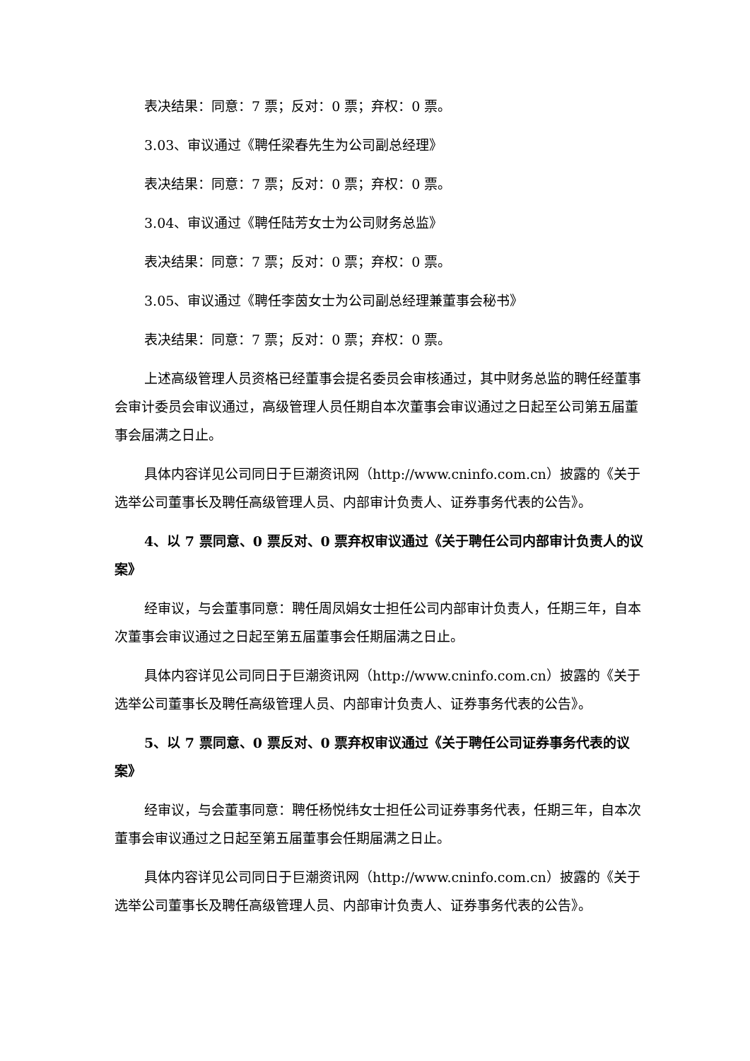表决结果：同意：7 票；反对：0 票；弃权：0 票。
3.03、审议通过《聘任梁春先生为公司副总经理》
表决结果：同意：7 票；反对：0 票；弃权：0 票。
3.04、审议通过《聘任陆芳女士为公司财务总监》
表决结果：同意：7 票；反对：0 票；弃权：0 票。
3.05、审议通过《聘任李茵女士为公司副总经理兼董事会秘书》
表决结果：同意：7 票；反对：0 票；弃权：0 票。
上述高级管理人员资格已经董事会提名委员会审核通过，其中财务总监的聘任经董事会审计委员会审议通过，高级管理人员任期自本次董事会审议通过之日起至公司第五届董事会届满之日止。
具体内容详见公司同日于巨潮资讯网（http://www.cninfo.com.cn）披露的《关于选举公司董事长及聘任高级管理人员、内部审计负责人、证券事务代表的公告》。
4、以 7 票同意、0 票反对、0 票弃权审议通过《关于聘任公司内部审计负责人的议案》
经审议，与会董事同意：聘任周凤娟女士担任公司内部审计负责人，任期三年，自本次董事会审议通过之日起至第五届董事会任期届满之日止。
具体内容详见公司同日于巨潮资讯网（http://www.cninfo.com.cn）披露的《关于选举公司董事长及聘任高级管理人员、内部审计负责人、证券事务代表的公告》。
5、以 7 票同意、0 票反对、0 票弃权审议通过《关于聘任公司证券事务代表的议案》
经审议，与会董事同意：聘任杨悦纬女士担任公司证券事务代表，任期三年，自本次董事会审议通过之日起至第五届董事会任期届满之日止。
具体内容详见公司同日于巨潮资讯网（http://www.cninfo.com.cn）披露的《关于选举公司董事长及聘任高级管理人员、内部审计负责人、证券事务代表的公告》。